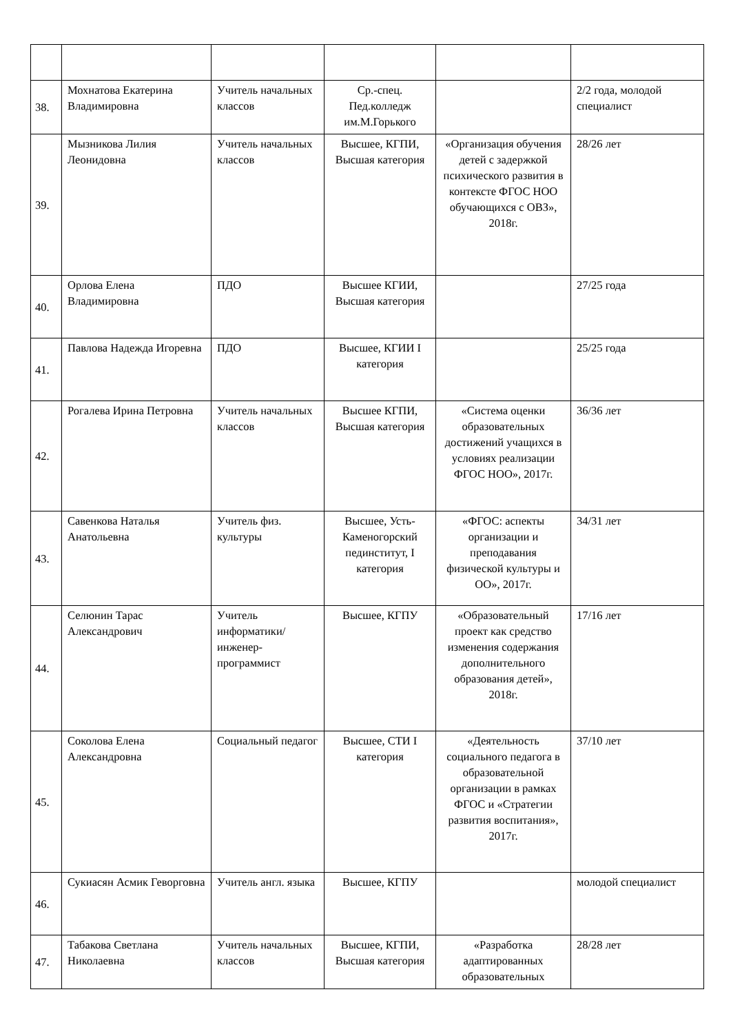| 38. | Мохнатова Екатерина Владимировна | Учитель начальных классов | Ср.-спец. Пед.колледж им.М.Горького | | 2/2 года, молодой специалист |
| 39. | Мызникова Лилия Леонидовна | Учитель начальных классов | Высшее, КГПИ, Высшая категория | «Организация обучения детей с задержкой психического развития в контексте ФГОС НОО обучающихся с ОВЗ», 2018г. | 28/26 лет |
| 40. | Орлова Елена Владимировна | ПДО | Высшее КГИИ, Высшая категория | | 27/25 года |
| 41. | Павлова Надежда Игоревна | ПДО | Высшее, КГИИ I категория | | 25/25 года |
| 42. | Рогалева Ирина Петровна | Учитель начальных классов | Высшее КГПИ, Высшая категория | «Система оценки образовательных достижений учащихся в условиях реализации ФГОС НОО», 2017г. | 36/36 лет |
| 43. | Савенкова Наталья Анатольевна | Учитель физ. культуры | Высшее, Усть-Каменогорский пединститут, I категория | «ФГОС: аспекты организации и преподавания физической культуры и ОО», 2017г. | 34/31 лет |
| 44. | Селюнин Тарас Александрович | Учитель информатики/ инженер-программист | Высшее, КГПУ | «Образовательный проект как средство изменения содержания дополнительного образования детей», 2018г. | 17/16 лет |
| 45. | Соколова Елена Александровна | Социальный педагог | Высшее, СТИ I категория | «Деятельность социального педагога в образовательной организации в рамках ФГОС и «Стратегии развития воспитания», 2017г. | 37/10 лет |
| 46. | Сукиасян Асмик Геворговна | Учитель англ. языка | Высшее, КГПУ | | молодой специалист |
| 47. | Табакова Светлана Николаевна | Учитель начальных классов | Высшее, КГПИ, Высшая категория | «Разработка адаптированных образовательных | 28/28 лет |